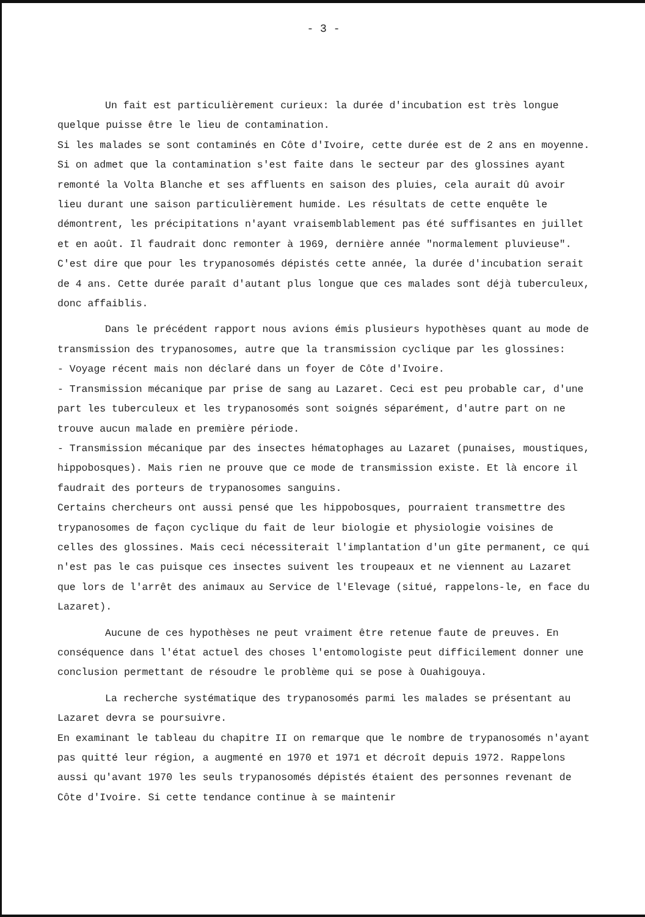- 3 -
Un fait est particulièrement curieux: la durée d'incubation est très longue quelque puisse être le lieu de contamination.
Si les malades se sont contaminés en Côte d'Ivoire, cette durée est de 2 ans en moyenne.
Si on admet que la contamination s'est faite dans le secteur par des glossines ayant remonté la Volta Blanche et ses affluents en saison des pluies, cela aurait dû avoir lieu durant une saison particulièrement humide. Les résultats de cette enquête le démontrent, les précipitations n'ayant vraisemblablement pas été suffisantes en juillet et en août. Il faudrait donc remonter à 1969, dernière année "normalement pluvieuse". C'est dire que pour les trypanosomés dépistés cette année, la durée d'incubation serait de 4 ans. Cette durée paraît d'autant plus longue que ces malades sont déjà tuberculeux, donc affaiblis.
Dans le précédent rapport nous avions émis plusieurs hypothèses quant au mode de transmission des trypanosomes, autre que la transmission cyclique par les glossines:
- Voyage récent mais non déclaré dans un foyer de Côte d'Ivoire.
- Transmission mécanique par prise de sang au Lazaret. Ceci est peu probable car, d'une part les tuberculeux et les trypanosomés sont soignés séparément, d'autre part on ne trouve aucun malade en première période.
- Transmission mécanique par des insectes hématophages au Lazaret (punaises, moustiques, hippobosques). Mais rien ne prouve que ce mode de transmission existe. Et là encore il faudrait des porteurs de trypanosomes sanguins.
Certains chercheurs ont aussi pensé que les hippobosques, pourraient transmettre des trypanosomes de façon cyclique du fait de leur biologie et physiologie voisines de celles des glossines. Mais ceci nécessiterait l'implantation d'un gîte permanent, ce qui n'est pas le cas puisque ces insectes suivent les troupeaux et ne viennent au Lazaret que lors de l'arrêt des animaux au Service de l'Elevage (situé, rappelons-le, en face du Lazaret).
Aucune de ces hypothèses ne peut vraiment être retenue faute de preuves. En conséquence dans l'état actuel des choses l'entomologiste peut difficilement donner une conclusion permettant de résoudre le problème qui se pose à Ouahigouya.
La recherche systématique des trypanosomés parmi les malades se présentant au Lazaret devra se poursuivre.
En examinant le tableau du chapitre II on remarque que le nombre de trypanosomés n'ayant pas quitté leur région, a augmenté en 1970 et 1971 et décroît depuis 1972. Rappelons aussi qu'avant 1970 les seuls trypanosomés dépistés étaient des personnes revenant de Côte d'Ivoire. Si cette tendance continue à se maintenir